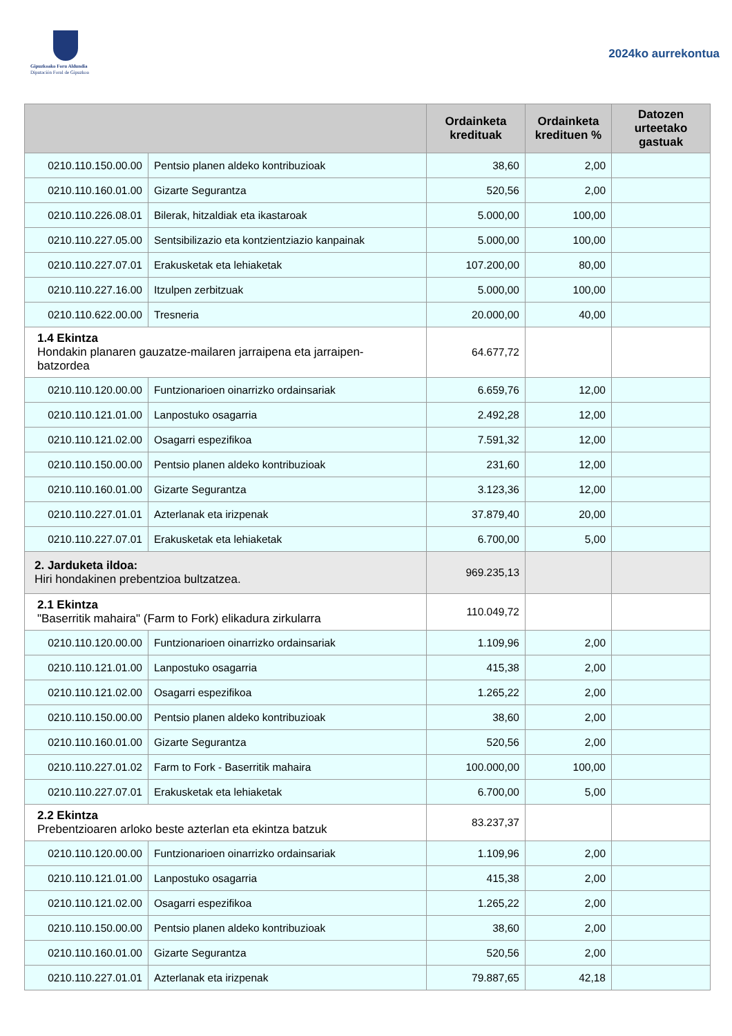Gipuzkoako Foru Aldundia
Diputación Foral de Gipuzkoa
2024ko aurrekontua
| | | Ordainketa kredituak | Ordainketa kredituen % | Datozen urteetako gastuak |
| --- | --- | --- | --- | --- |
| 0210.110.150.00.00 | Pentsio planen aldeko kontribuzioak | 38,60 | 2,00 | |
| 0210.110.160.01.00 | Gizarte Segurantza | 520,56 | 2,00 | |
| 0210.110.226.08.01 | Bilerak, hitzaldiak eta ikastaroak | 5.000,00 | 100,00 | |
| 0210.110.227.05.00 | Sentsibilizazio eta kontzientziazio kanpainak | 5.000,00 | 100,00 | |
| 0210.110.227.07.01 | Erakusketak eta lehiaketak | 107.200,00 | 80,00 | |
| 0210.110.227.16.00 | Itzulpen zerbitzuak | 5.000,00 | 100,00 | |
| 0210.110.622.00.00 | Tresneria | 20.000,00 | 40,00 | |
| 1.4 Ekintza Hondakin planaren gauzatze-mailaren jarraipena eta jarraipen-batzordea | | 64.677,72 | | |
| 0210.110.120.00.00 | Funtzionarioen oinarrizko ordainsariak | 6.659,76 | 12,00 | |
| 0210.110.121.01.00 | Lanpostuko osagarria | 2.492,28 | 12,00 | |
| 0210.110.121.02.00 | Osagarri espezifikoa | 7.591,32 | 12,00 | |
| 0210.110.150.00.00 | Pentsio planen aldeko kontribuzioak | 231,60 | 12,00 | |
| 0210.110.160.01.00 | Gizarte Segurantza | 3.123,36 | 12,00 | |
| 0210.110.227.01.01 | Azterlanak eta irizpenak | 37.879,40 | 20,00 | |
| 0210.110.227.07.01 | Erakusketak eta lehiaketak | 6.700,00 | 5,00 | |
| 2. Jarduketa ildoa: Hiri hondakinen prebentzioa bultzatzea. | | 969.235,13 | | |
| 2.1 Ekintza "Baserritik mahaira" (Farm to Fork) elikadura zirkularra | | 110.049,72 | | |
| 0210.110.120.00.00 | Funtzionarioen oinarrizko ordainsariak | 1.109,96 | 2,00 | |
| 0210.110.121.01.00 | Lanpostuko osagarria | 415,38 | 2,00 | |
| 0210.110.121.02.00 | Osagarri espezifikoa | 1.265,22 | 2,00 | |
| 0210.110.150.00.00 | Pentsio planen aldeko kontribuzioak | 38,60 | 2,00 | |
| 0210.110.160.01.00 | Gizarte Segurantza | 520,56 | 2,00 | |
| 0210.110.227.01.02 | Farm to Fork - Baserritik mahaira | 100.000,00 | 100,00 | |
| 0210.110.227.07.01 | Erakusketak eta lehiaketak | 6.700,00 | 5,00 | |
| 2.2 Ekintza Prebentzioaren arloko beste azterlan eta ekintza batzuk | | 83.237,37 | | |
| 0210.110.120.00.00 | Funtzionarioen oinarrizko ordainsariak | 1.109,96 | 2,00 | |
| 0210.110.121.01.00 | Lanpostuko osagarria | 415,38 | 2,00 | |
| 0210.110.121.02.00 | Osagarri espezifikoa | 1.265,22 | 2,00 | |
| 0210.110.150.00.00 | Pentsio planen aldeko kontribuzioak | 38,60 | 2,00 | |
| 0210.110.160.01.00 | Gizarte Segurantza | 520,56 | 2,00 | |
| 0210.110.227.01.01 | Azterlanak eta irizpenak | 79.887,65 | 42,18 | |